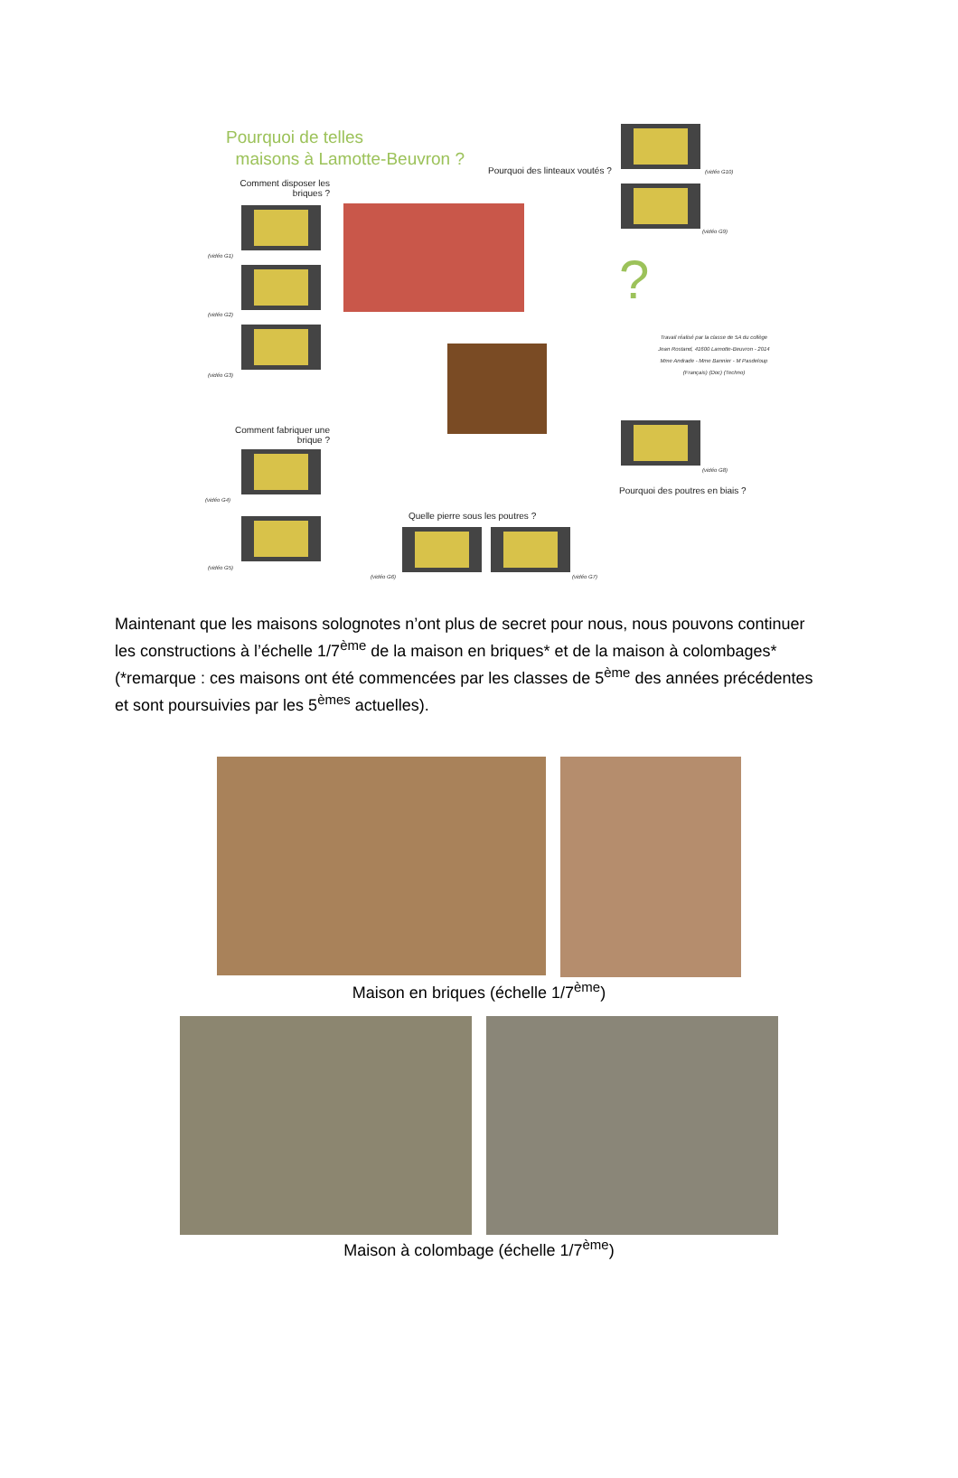Pourquoi de telles
maisons à Lamotte-Beuvron ?
Comment disposer les briques ?
Pourquoi des linteaux voutés ?
(vidéo G1)
(vidéo G2)
(vidéo G3)
(vidéo G10)
(vidéo G9)
?
Travail réalisé par la classe de 5A du collège
Jean Rostand, 41600 Lamotte-Beuvron - 2014
Mme Andrade - Mme Bannier - M Pasdeloup
(Français) (Doc) (Techno)
Comment fabriquer une brique ?
(vidéo G4)
(vidéo G5)
(vidéo G8)
Pourquoi des poutres en biais ?
Quelle pierre sous les poutres ?
(vidéo G6) (vidéo G7)
Maintenant que les maisons solognotes n’ont plus de secret pour nous, nous pouvons continuer les constructions à l’échelle 1/7<sup>ème</sup> de la maison en briques* et de la maison à colombages* (*remarque : ces maisons ont été commencées par les classes de 5<sup>ème</sup> des années précédentes et sont poursuivies par les 5<sup>èmes</sup> actuelles).
Maison en briques (échelle 1/7<sup>ème</sup>)
Maison à colombage (échelle 1/7<sup>ème</sup>)